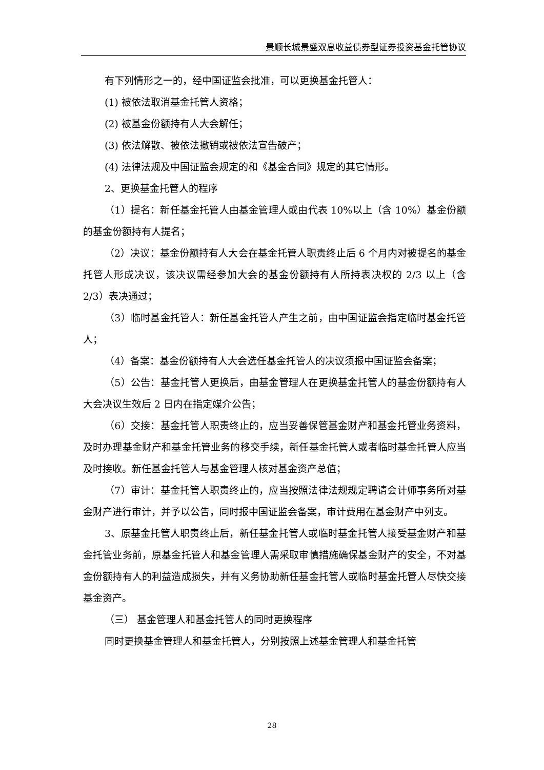景顺长城景盛双息收益债券型证券投资基金托管协议
有下列情形之一的，经中国证监会批准，可以更换基金托管人：
(1) 被依法取消基金托管人资格；
(2) 被基金份额持有人大会解任；
(3) 依法解散、被依法撤销或被依法宣告破产；
(4) 法律法规及中国证监会规定的和《基金合同》规定的其它情形。
2、更换基金托管人的程序
（1）提名：新任基金托管人由基金管理人或由代表 10%以上（含 10%）基金份额的基金份额持有人提名；
（2）决议：基金份额持有人大会在基金托管人职责终止后 6 个月内对被提名的基金托管人形成决议，该决议需经参加大会的基金份额持有人所持表决权的 2/3 以上（含 2/3）表决通过；
（3）临时基金托管人：新任基金托管人产生之前，由中国证监会指定临时基金托管人；
（4）备案：基金份额持有人大会选任基金托管人的决议须报中国证监会备案；
（5）公告：基金托管人更换后，由基金管理人在更换基金托管人的基金份额持有人大会决议生效后 2 日内在指定媒介公告；
（6）交接：基金托管人职责终止的，应当妥善保管基金财产和基金托管业务资料，及时办理基金财产和基金托管业务的移交手续，新任基金托管人或者临时基金托管人应当及时接收。新任基金托管人与基金管理人核对基金资产总值；
（7）审计：基金托管人职责终止的，应当按照法律法规规定聘请会计师事务所对基金财产进行审计，并予以公告，同时报中国证监会备案，审计费用在基金财产中列支。
3、原基金托管人职责终止后，新任基金托管人或临时基金托管人接受基金财产和基金托管业务前，原基金托管人和基金管理人需采取审慎措施确保基金财产的安全，不对基金份额持有人的利益造成损失，并有义务协助新任基金托管人或临时基金托管人尽快交接基金资产。
（三） 基金管理人和基金托管人的同时更换程序
同时更换基金管理人和基金托管人，分别按照上述基金管理人和基金托管
28